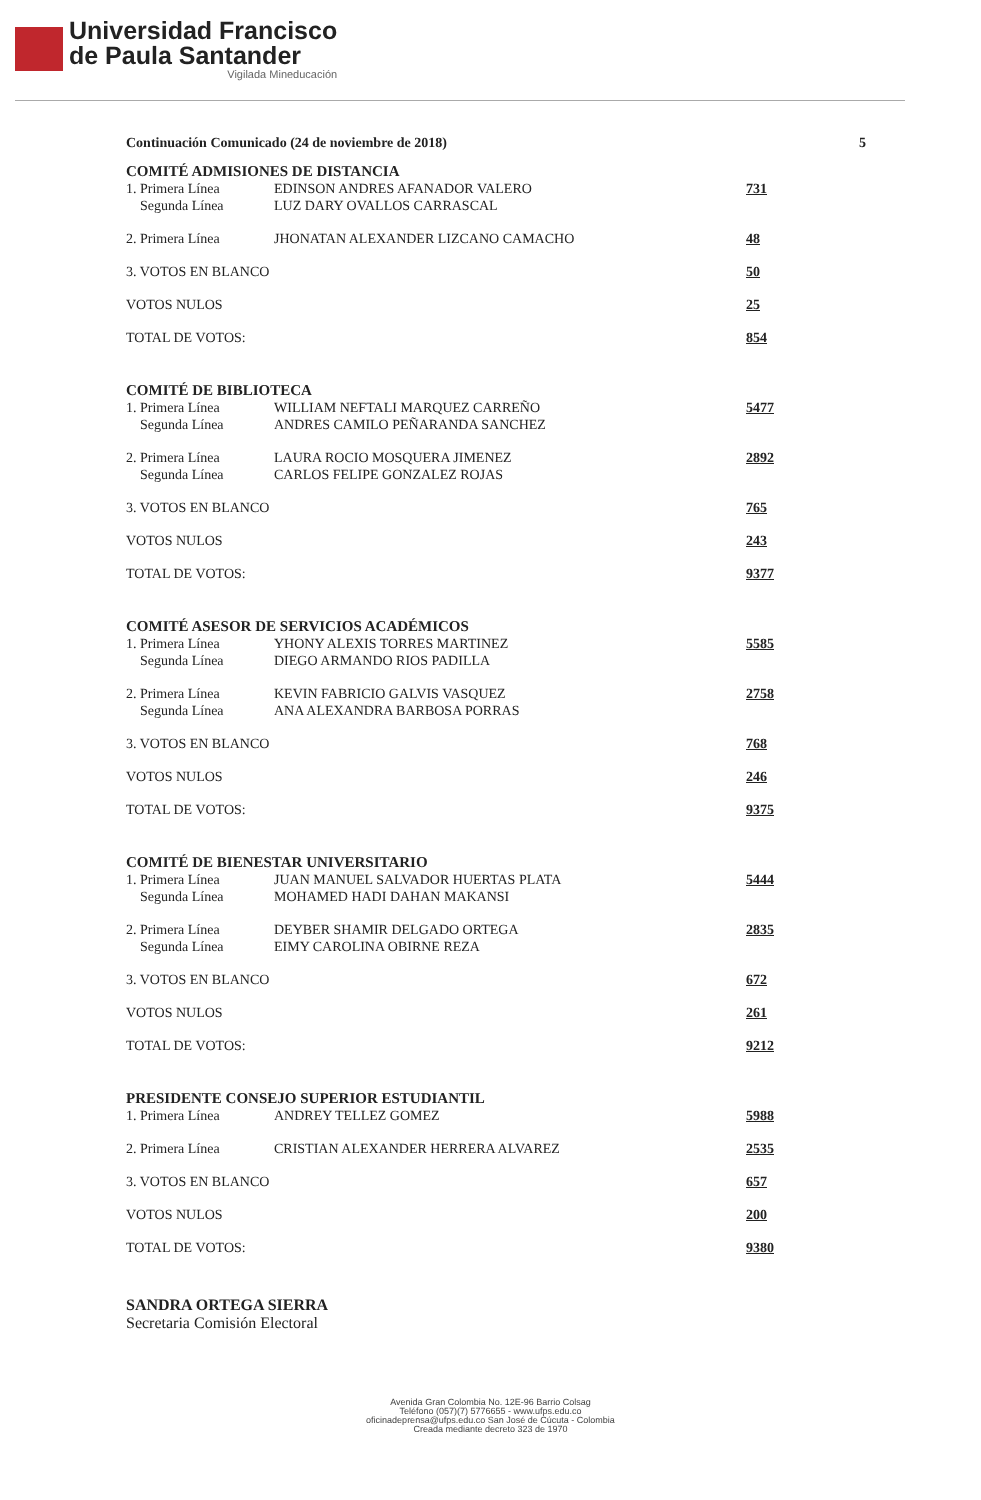Universidad Francisco
de Paula Santander
Vigilada Mineducación
Continuación Comunicado (24 de noviembre de 2018) 5
COMITÉ ADMISIONES DE DISTANCIA
| 1. Primera Línea | EDINSON ANDRES AFANADOR VALERO | 731 |
| Segunda Línea | LUZ DARY OVALLOS CARRASCAL | |
| 2. Primera Línea | JHONATAN ALEXANDER LIZCANO CAMACHO | 48 |
| 3. VOTOS EN BLANCO | | 50 |
| VOTOS NULOS | | 25 |
| TOTAL DE VOTOS: | | 854 |
COMITÉ DE BIBLIOTECA
| 1. Primera Línea | WILLIAM NEFTALI MARQUEZ CARREÑO | 5477 |
| Segunda Línea | ANDRES CAMILO PEÑARANDA SANCHEZ | |
| 2. Primera Línea | LAURA ROCIO MOSQUERA JIMENEZ | 2892 |
| Segunda Línea | CARLOS FELIPE GONZALEZ ROJAS | |
| 3. VOTOS EN BLANCO | | 765 |
| VOTOS NULOS | | 243 |
| TOTAL DE VOTOS: | | 9377 |
COMITÉ ASESOR DE SERVICIOS ACADÉMICOS
| 1. Primera Línea | YHONY ALEXIS TORRES MARTINEZ | 5585 |
| Segunda Línea | DIEGO ARMANDO RIOS PADILLA | |
| 2. Primera Línea | KEVIN FABRICIO GALVIS VASQUEZ | 2758 |
| Segunda Línea | ANA ALEXANDRA BARBOSA PORRAS | |
| 3. VOTOS EN BLANCO | | 768 |
| VOTOS NULOS | | 246 |
| TOTAL DE VOTOS: | | 9375 |
COMITÉ DE BIENESTAR UNIVERSITARIO
| 1. Primera Línea | JUAN MANUEL SALVADOR HUERTAS PLATA | 5444 |
| Segunda Línea | MOHAMED HADI DAHAN MAKANSI | |
| 2. Primera Línea | DEYBER SHAMIR DELGADO ORTEGA | 2835 |
| Segunda Línea | EIMY CAROLINA OBIRNE REZA | |
| 3. VOTOS EN BLANCO | | 672 |
| VOTOS NULOS | | 261 |
| TOTAL DE VOTOS: | | 9212 |
PRESIDENTE CONSEJO SUPERIOR ESTUDIANTIL
| 1. Primera Línea | ANDREY TELLEZ GOMEZ | 5988 |
| 2. Primera Línea | CRISTIAN ALEXANDER HERRERA ALVAREZ | 2535 |
| 3. VOTOS EN BLANCO | | 657 |
| VOTOS NULOS | | 200 |
| TOTAL DE VOTOS: | | 9380 |
SANDRA ORTEGA SIERRA
Secretaria Comisión Electoral
Avenida Gran Colombia No. 12E-96 Barrio Colsag
Teléfono (057)(7) 5776655 - www.ufps.edu.co
oficinadeprensa@ufps.edu.co San José de Cúcuta - Colombia
Creada mediante decreto 323 de 1970